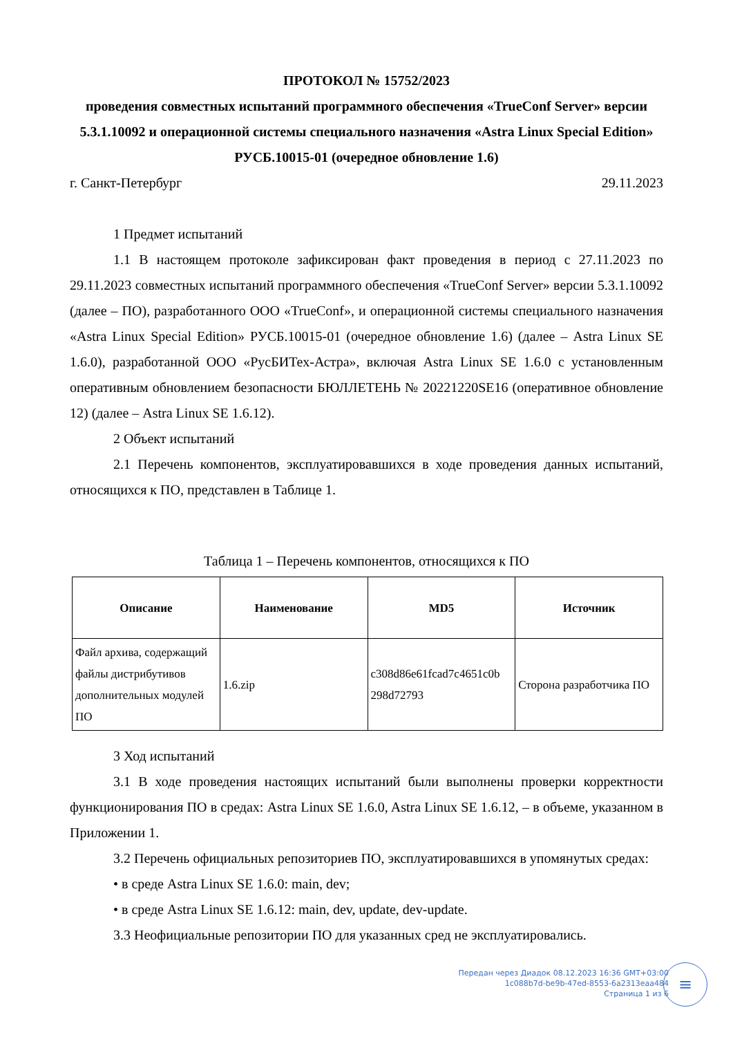ПРОТОКОЛ № 15752/2023
проведения совместных испытаний программного обеспечения «TrueConf Server» версии 5.3.1.10092 и операционной системы специального назначения «Astra Linux Special Edition» РУСБ.10015-01 (очередное обновление 1.6)
г. Санкт-Петербург 29.11.2023
1 Предмет испытаний
1.1 В настоящем протоколе зафиксирован факт проведения в период с 27.11.2023 по 29.11.2023 совместных испытаний программного обеспечения «TrueConf Server» версии 5.3.1.10092 (далее – ПО), разработанного ООО «TrueConf», и операционной системы специального назначения «Astra Linux Special Edition» РУСБ.10015-01 (очередное обновление 1.6) (далее – Astra Linux SE 1.6.0), разработанной ООО «РусБИТех-Астра», включая Astra Linux SE 1.6.0 с установленным оперативным обновлением безопасности БЮЛЛЕТЕНЬ № 20221220SE16 (оперативное обновление 12) (далее – Astra Linux SE 1.6.12).
2 Объект испытаний
2.1 Перечень компонентов, эксплуатировавшихся в ходе проведения данных испытаний, относящихся к ПО, представлен в Таблице 1.
Таблица 1 – Перечень компонентов, относящихся к ПО
| Описание | Наименование | MD5 | Источник |
| --- | --- | --- | --- |
| Файл архива, содержащий файлы дистрибутивов дополнительных модулей ПО | 1.6.zip | c308d86e61fcad7c4651c0b 298d72793 | Сторона разработчика ПО |
3 Ход испытаний
3.1 В ходе проведения настоящих испытаний были выполнены проверки корректности функционирования ПО в средах: Astra Linux SE 1.6.0, Astra Linux SE 1.6.12, – в объеме, указанном в Приложении 1.
3.2 Перечень официальных репозиториев ПО, эксплуатировавшихся в упомянутых средах:
• в среде Astra Linux SE 1.6.0: main, dev;
• в среде Astra Linux SE 1.6.12: main, dev, update, dev-update.
3.3 Неофициальные репозитории ПО для указанных сред не эксплуатировались.
Передан через Диадок 08.12.2023 16:36 GMT+03:00
1c088b7d-be9b-47ed-8553-6a2313eaa484
Страница 1 из 6
≡